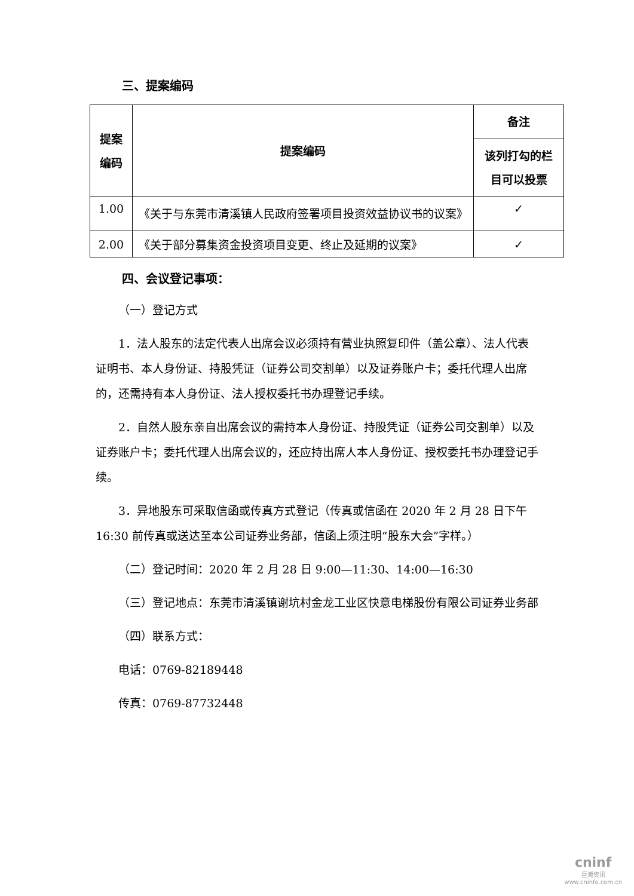三、提案编码
| 提案编码 | 提案编码 | 备注 |
| --- | --- | --- |
| | | 该列打勾的栏目可以投票 |
| 1.00 | 《关于与东莞市清溪镇人民政府签署项目投资效益协议书的议案》 | ✓ |
| 2.00 | 《关于部分募集资金投资项目变更、终止及延期的议案》 | ✓ |
四、会议登记事项：
（一）登记方式
1．法人股东的法定代表人出席会议必须持有营业执照复印件（盖公章）、法人代表证明书、本人身份证、持股凭证（证券公司交割单）以及证券账户卡；委托代理人出席的，还需持有本人身份证、法人授权委托书办理登记手续。
2．自然人股东亲自出席会议的需持本人身份证、持股凭证（证券公司交割单）以及证券账户卡；委托代理人出席会议的，还应持出席人本人身份证、授权委托书办理登记手续。
3．异地股东可采取信函或传真方式登记（传真或信函在 2020 年 2 月 28 日下午 16:30 前传真或送达至本公司证券业务部，信函上须注明“股东大会”字样。）
（二）登记时间：2020 年 2 月 28 日 9:00—11:30、14:00—16:30
（三）登记地点：东莞市清溪镇谢坑村金龙工业区快意电梯股份有限公司证券业务部
（四）联系方式：
电话：0769-82189448
传真：0769-87732448
cninf
巨潮资讯
www.cninfo.com.cn